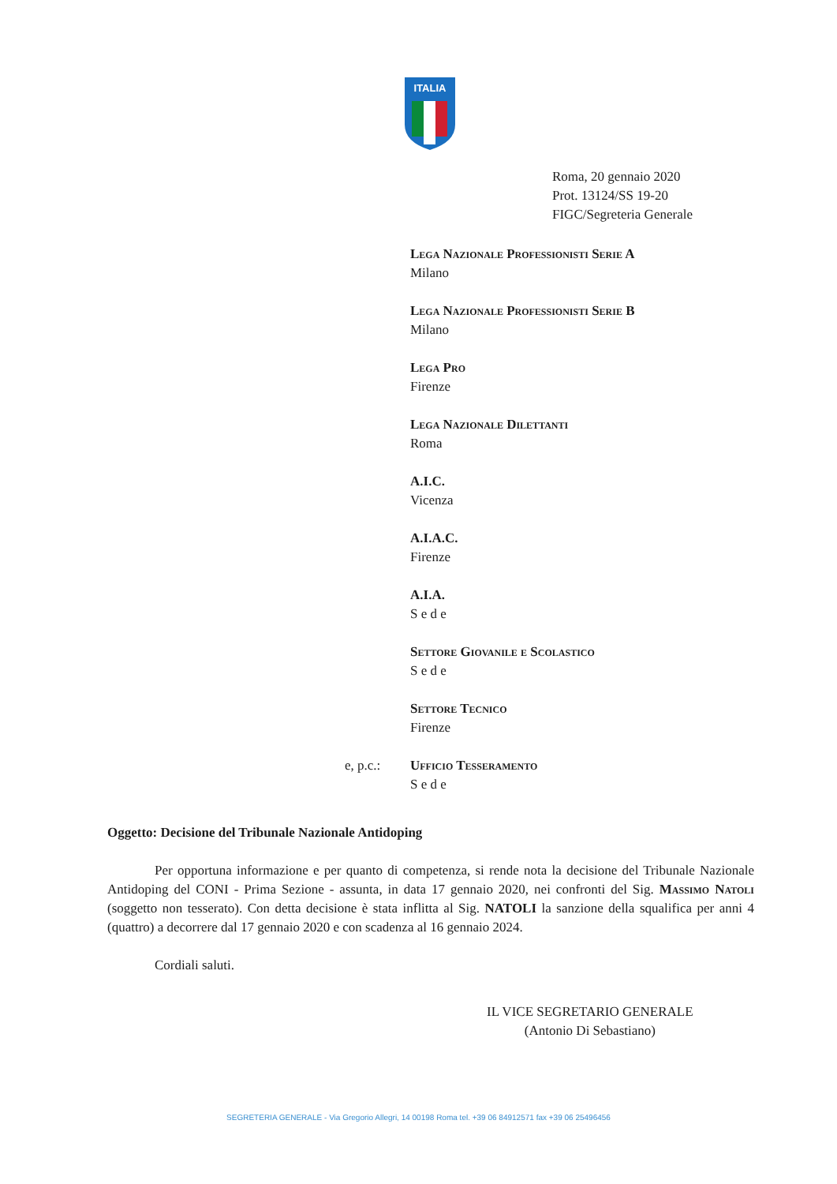ITALIA
Roma, 20 gennaio 2020
Prot. 13124/SS 19-20
FIGC/Segreteria Generale
Lega Nazionale Professionisti Serie A
Milano
Lega Nazionale Professionisti Serie B
Milano
Lega Pro
Firenze
Lega Nazionale Dilettanti
Roma
A.I.C.
Vicenza
A.I.A.C.
Firenze
A.I.A.
S e d e
Settore Giovanile e Scolastico
S e d e
Settore Tecnico
Firenze
e, p.c.: Ufficio Tesseramento
S e d e
Oggetto: Decisione del Tribunale Nazionale Antidoping
Per opportuna informazione e per quanto di competenza, si rende nota la decisione del Tribunale Nazionale Antidoping del CONI - Prima Sezione - assunta, in data 17 gennaio 2020, nei confronti del Sig. Massimo Natoli (soggetto non tesserato). Con detta decisione è stata inflitta al Sig. NATOLI la sanzione della squalifica per anni 4 (quattro) a decorrere dal 17 gennaio 2020 e con scadenza al 16 gennaio 2024.
Cordiali saluti.
IL VICE SEGRETARIO GENERALE
(Antonio Di Sebastiano)
SEGRETERIA GENERALE - Via Gregorio Allegri, 14 00198 Roma tel. +39 06 84912571 fax +39 06 25496456